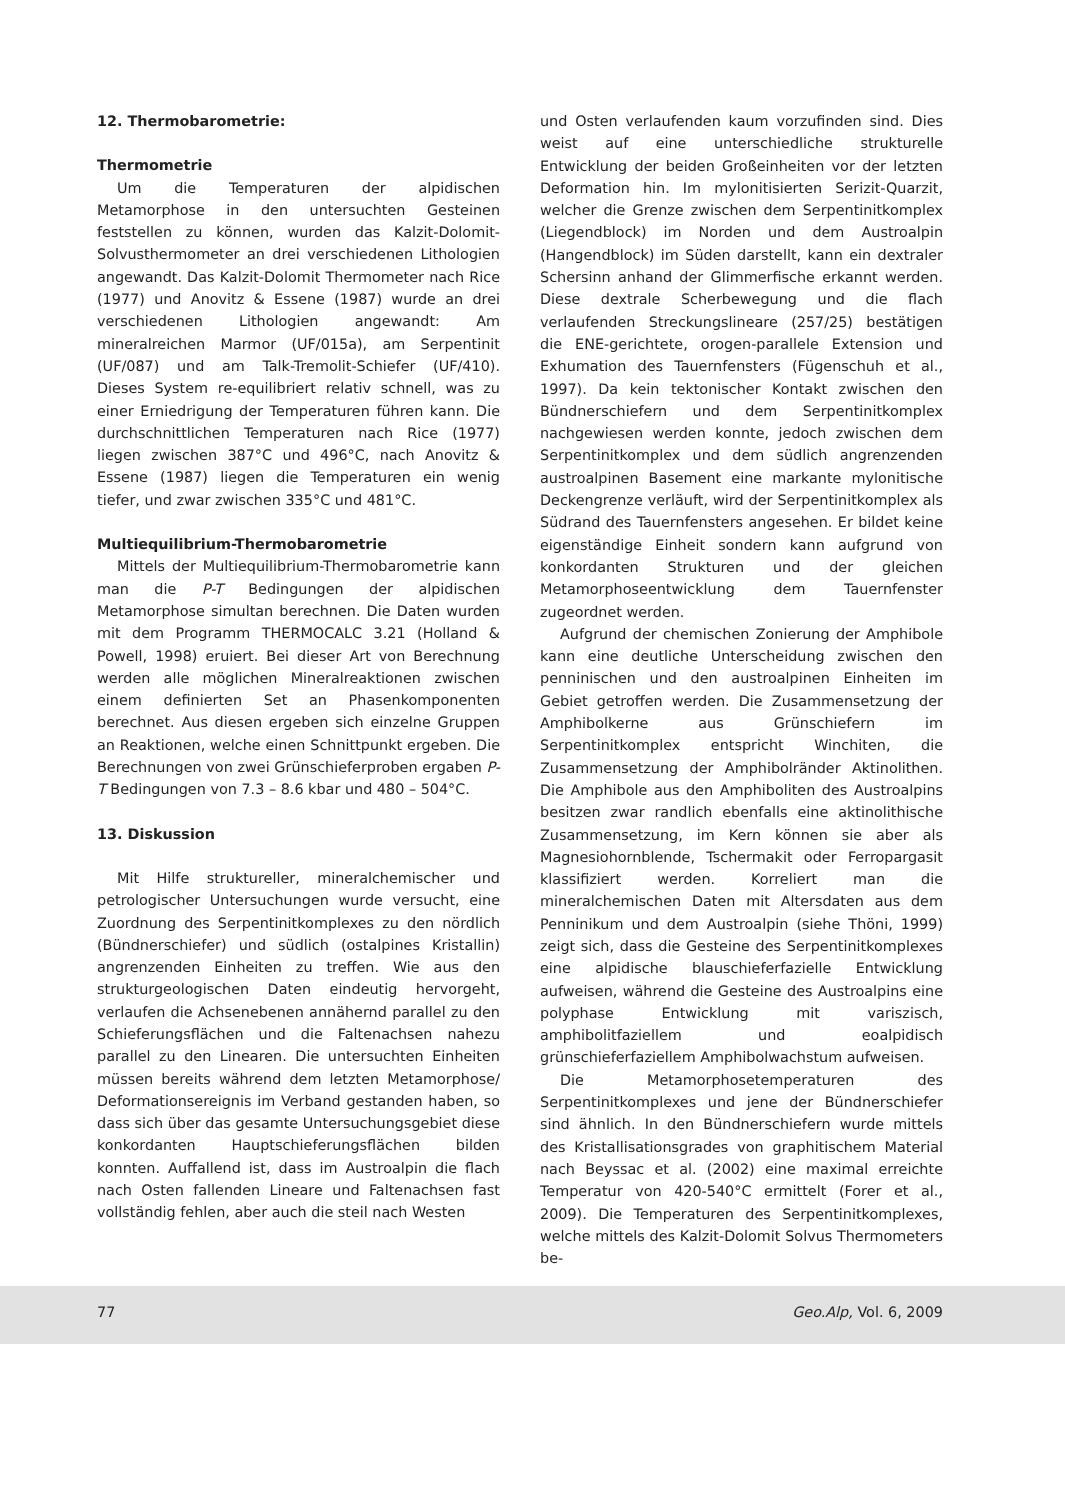12. Thermobarometrie:
Thermometrie
Um die Temperaturen der alpidischen Metamorphose in den untersuchten Gesteinen feststellen zu können, wurden das Kalzit-Dolomit-Solvusthermometer an drei verschiedenen Lithologien angewandt. Das Kalzit-Dolomit Thermometer nach Rice (1977) und Anovitz & Essene (1987) wurde an drei verschiedenen Lithologien angewandt: Am mineralreichen Marmor (UF/015a), am Serpentinit (UF/087) und am Talk-Tremolit-Schiefer (UF/410). Dieses System re-equilibriert relativ schnell, was zu einer Erniedrigung der Temperaturen führen kann. Die durchschnittlichen Temperaturen nach Rice (1977) liegen zwischen 387°C und 496°C, nach Anovitz & Essene (1987) liegen die Temperaturen ein wenig tiefer, und zwar zwischen 335°C und 481°C.
Multiequilibrium-Thermobarometrie
Mittels der Multiequilibrium-Thermobarometrie kann man die P-T Bedingungen der alpidischen Metamorphose simultan berechnen. Die Daten wurden mit dem Programm THERMOCALC 3.21 (Holland & Powell, 1998) eruiert. Bei dieser Art von Berechnung werden alle möglichen Mineralreaktionen zwischen einem definierten Set an Phasenkomponenten berechnet. Aus diesen ergeben sich einzelne Gruppen an Reaktionen, welche einen Schnittpunkt ergeben. Die Berechnungen von zwei Grünschieferproben ergaben P-T Bedingungen von 7.3 – 8.6 kbar und 480 – 504°C.
13. Diskussion
Mit Hilfe struktureller, mineralchemischer und petrologischer Untersuchungen wurde versucht, eine Zuordnung des Serpentinitkomplexes zu den nördlich (Bündnerschiefer) und südlich (ostalpines Kristallin) angrenzenden Einheiten zu treffen. Wie aus den strukturgeologischen Daten eindeutig hervorgeht, verlaufen die Achsenebenen annähernd parallel zu den Schieferungsflächen und die Faltenachsen nahezu parallel zu den Linearen. Die untersuchten Einheiten müssen bereits während dem letzten Metamorphose/ Deformationsereignis im Verband gestanden haben, so dass sich über das gesamte Untersuchungsgebiet diese konkordanten Hauptschieferungsflächen bilden konnten. Auffallend ist, dass im Austroalpin die flach nach Osten fallenden Lineare und Faltenachsen fast vollständig fehlen, aber auch die steil nach Westen
und Osten verlaufenden kaum vorzufinden sind. Dies weist auf eine unterschiedliche strukturelle Entwicklung der beiden Großeinheiten vor der letzten Deformation hin. Im mylonitisierten Serizit-Quarzit, welcher die Grenze zwischen dem Serpentinitkomplex (Liegendblock) im Norden und dem Austroalpin (Hangendblock) im Süden darstellt, kann ein dextraler Schersinn anhand der Glimmerfische erkannt werden. Diese dextrale Scherbewegung und die flach verlaufenden Streckungslineare (257/25) bestätigen die ENE-gerichtete, orogen-parallele Extension und Exhumation des Tauernfensters (Fügenschuh et al., 1997). Da kein tektonischer Kontakt zwischen den Bündnerschiefern und dem Serpentinitkomplex nachgewiesen werden konnte, jedoch zwischen dem Serpentinitkomplex und dem südlich angrenzenden austroalpinen Basement eine markante mylonitische Deckengrenze verläuft, wird der Serpentinitkomplex als Südrand des Tauernfensters angesehen. Er bildet keine eigenständige Einheit sondern kann aufgrund von konkordanten Strukturen und der gleichen Metamorphoseentwicklung dem Tauernfenster zugeordnet werden.
Aufgrund der chemischen Zonierung der Amphibole kann eine deutliche Unterscheidung zwischen den penninischen und den austroalpinen Einheiten im Gebiet getroffen werden. Die Zusammensetzung der Amphibolkerne aus Grünschiefern im Serpentinitkomplex entspricht Winchiten, die Zusammensetzung der Amphibolränder Aktinolithen. Die Amphibole aus den Amphiboliten des Austroalpins besitzen zwar randlich ebenfalls eine aktinolithische Zusammensetzung, im Kern können sie aber als Magnesiohornblende, Tschermakit oder Ferropargasit klassifiziert werden. Korreliert man die mineralchemischen Daten mit Altersdaten aus dem Penninikum und dem Austroalpin (siehe Thöni, 1999) zeigt sich, dass die Gesteine des Serpentinitkomplexes eine alpidische blauschieferfazielle Entwicklung aufweisen, während die Gesteine des Austroalpins eine polyphase Entwicklung mit variszisch, amphibolitfaziellem und eoalpidisch grünschieferfaziellem Amphibolwachstum aufweisen.
Die Metamorphosetemperaturen des Serpentinitkomplexes und jene der Bündnerschiefer sind ähnlich. In den Bündnerschiefern wurde mittels des Kristallisationsgrades von graphitischem Material nach Beyssac et al. (2002) eine maximal erreichte Temperatur von 420-540°C ermittelt (Forer et al., 2009). Die Temperaturen des Serpentinitkomplexes, welche mittels des Kalzit-Dolomit Solvus Thermometers be-
77 Geo.Alp, Vol. 6, 2009